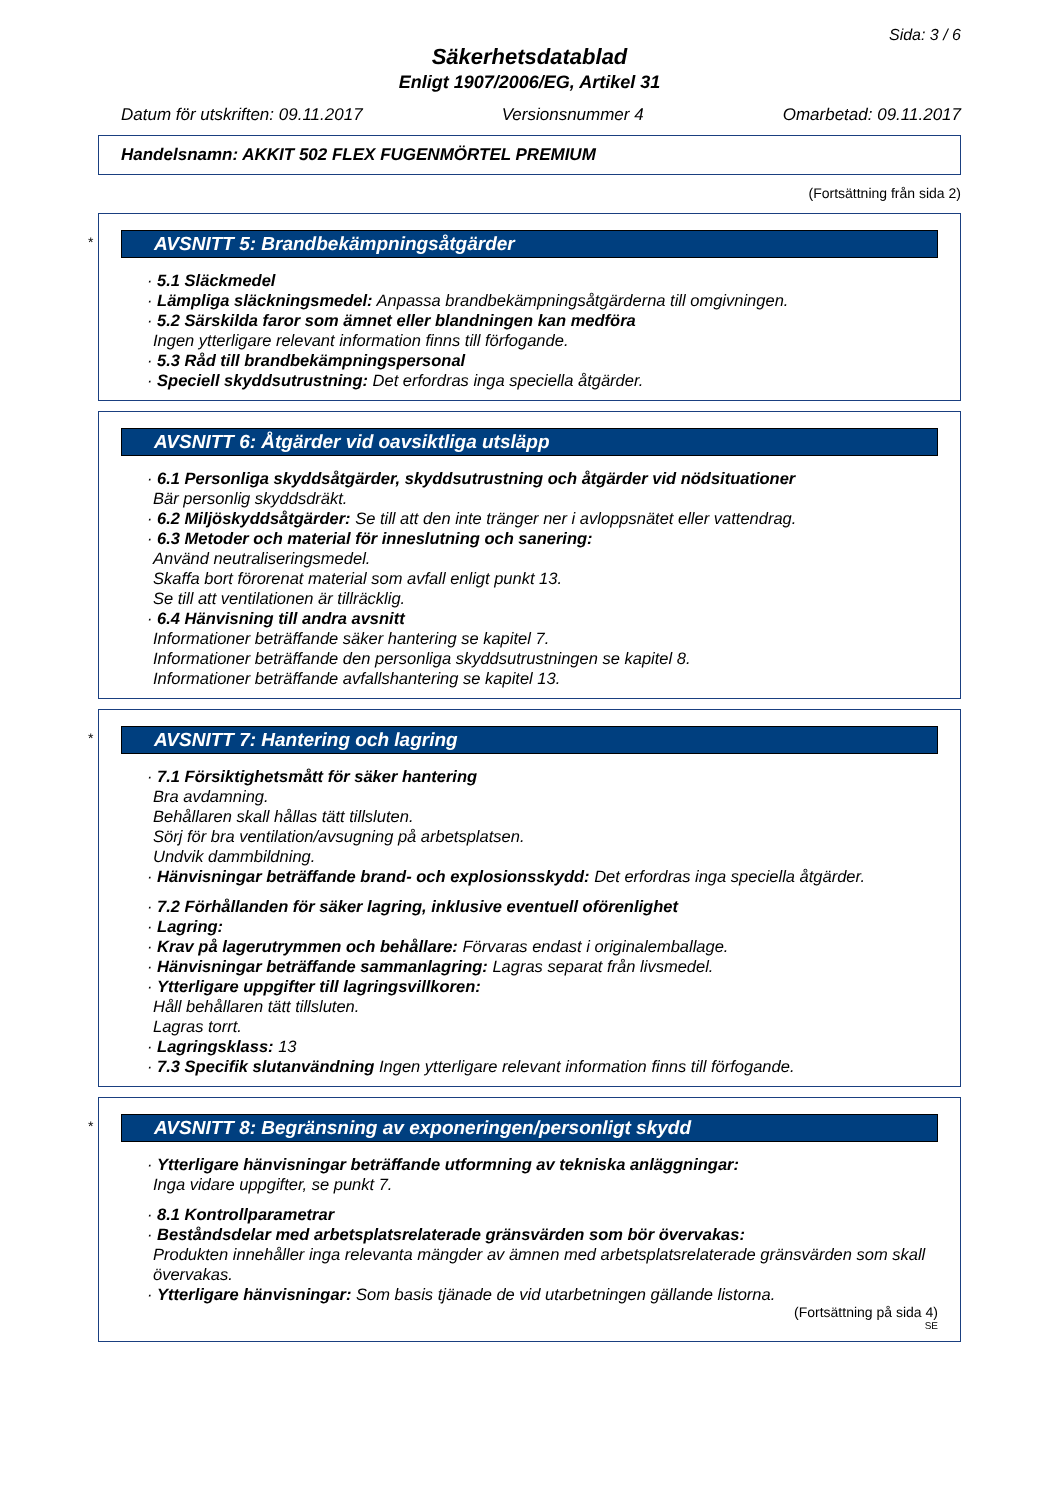Sida: 3 / 6
Säkerhetsdatablad
Enligt 1907/2006/EG, Artikel 31
Datum för utskriften: 09.11.2017 Versionsnummer 4 Omarbetad: 09.11.2017
Handelsnamn: AKKIT 502 FLEX FUGENMÖRTEL PREMIUM
(Fortsättning från sida 2)
*
AVSNITT 5: Brandbekämpningsåtgärder
· 5.1 Släckmedel
· Lämpliga släckningsmedel: Anpassa brandbekämpningsåtgärderna till omgivningen.
· 5.2 Särskilda faror som ämnet eller blandningen kan medföra
Ingen ytterligare relevant information finns till förfogande.
· 5.3 Råd till brandbekämpningspersonal
· Speciell skyddsutrustning: Det erfordras inga speciella åtgärder.
AVSNITT 6: Åtgärder vid oavsiktliga utsläpp
· 6.1 Personliga skyddsåtgärder, skyddsutrustning och åtgärder vid nödsituationer
Bär personlig skyddsdräkt.
· 6.2 Miljöskyddsåtgärder: Se till att den inte tränger ner i avloppsnätet eller vattendrag.
· 6.3 Metoder och material för inneslutning och sanering:
Använd neutraliseringsmedel.
Skaffa bort förorenat material som avfall enligt punkt 13.
Se till att ventilationen är tillräcklig.
· 6.4 Hänvisning till andra avsnitt
Informationer beträffande säker hantering se kapitel 7.
Informationer beträffande den personliga skyddsutrustningen se kapitel 8.
Informationer beträffande avfallshantering se kapitel 13.
*
AVSNITT 7: Hantering och lagring
· 7.1 Försiktighetsmått för säker hantering
Bra avdamning.
Behållaren skall hållas tätt tillsluten.
Sörj för bra ventilation/avsugning på arbetsplatsen.
Undvik dammbildning.
· Hänvisningar beträffande brand- och explosionsskydd: Det erfordras inga speciella åtgärder.
· 7.2 Förhållanden för säker lagring, inklusive eventuell oförenlighet
· Lagring:
· Krav på lagerutrymmen och behållare: Förvaras endast i originalemballage.
· Hänvisningar beträffande sammanlagring: Lagras separat från livsmedel.
· Ytterligare uppgifter till lagringsvillkoren:
Håll behållaren tätt tillsluten.
Lagras torrt.
· Lagringsklass: 13
· 7.3 Specifik slutanvändning Ingen ytterligare relevant information finns till förfogande.
*
AVSNITT 8: Begränsning av exponeringen/personligt skydd
· Ytterligare hänvisningar beträffande utformning av tekniska anläggningar:
Inga vidare uppgifter, se punkt 7.
· 8.1 Kontrollparametrar
· Beståndsdelar med arbetsplatsrelaterade gränsvärden som bör övervakas:
Produkten innehåller inga relevanta mängder av ämnen med arbetsplatsrelaterade gränsvärden som skall övervakas.
· Ytterligare hänvisningar: Som basis tjänade de vid utarbetningen gällande listorna.
(Fortsättning på sida 4)
SE